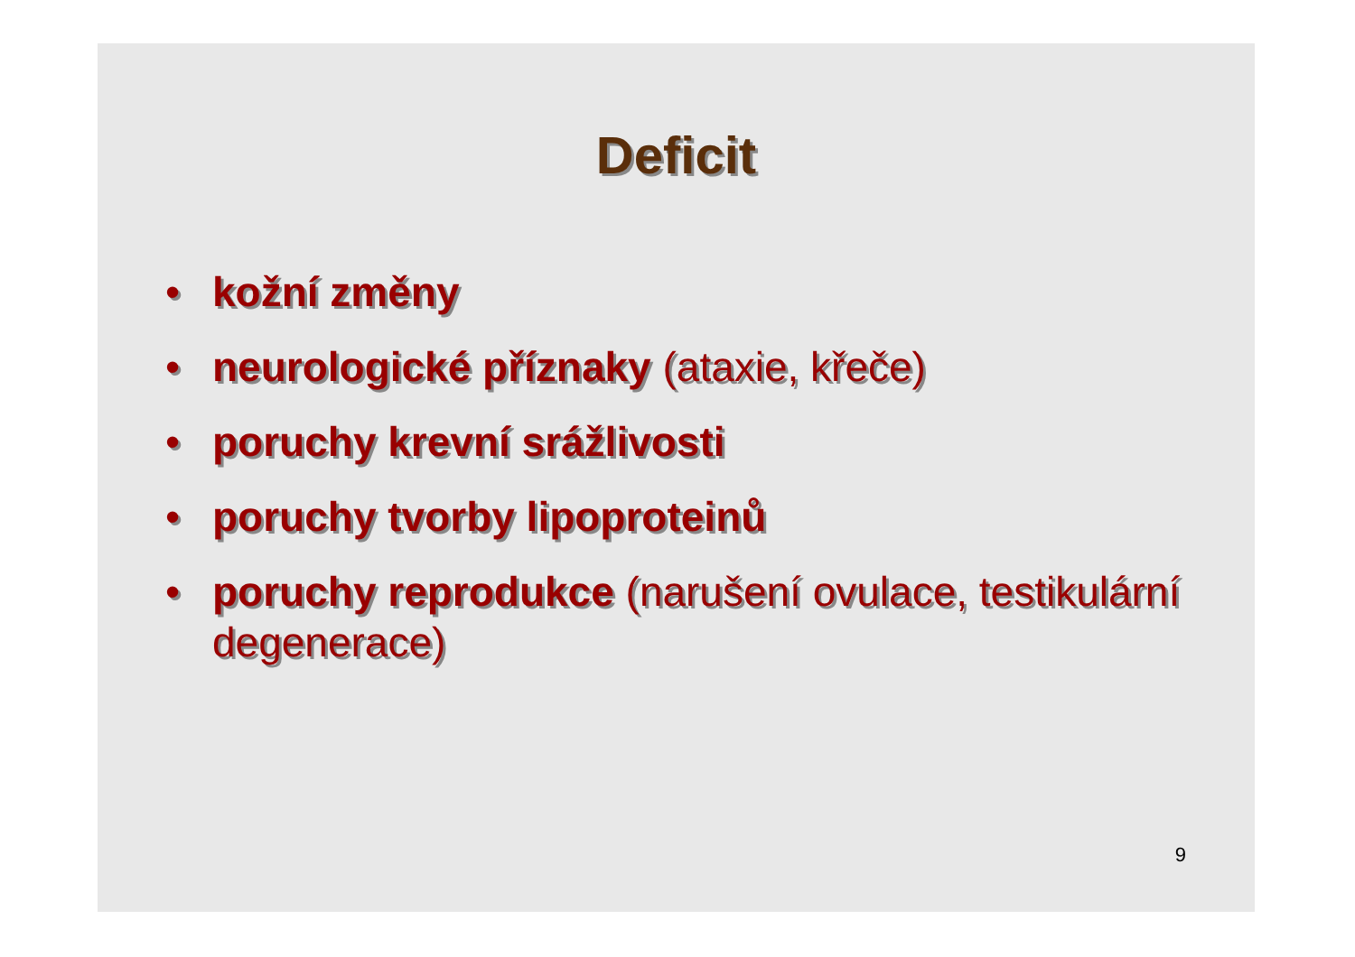Deficit
• kožní změny
• neurologické příznaky (ataxie, křeče)
• poruchy krevní srážlivosti
• poruchy tvorby lipoproteinů
• poruchy reprodukce (narušení ovulace, testikulární degenerace)
9